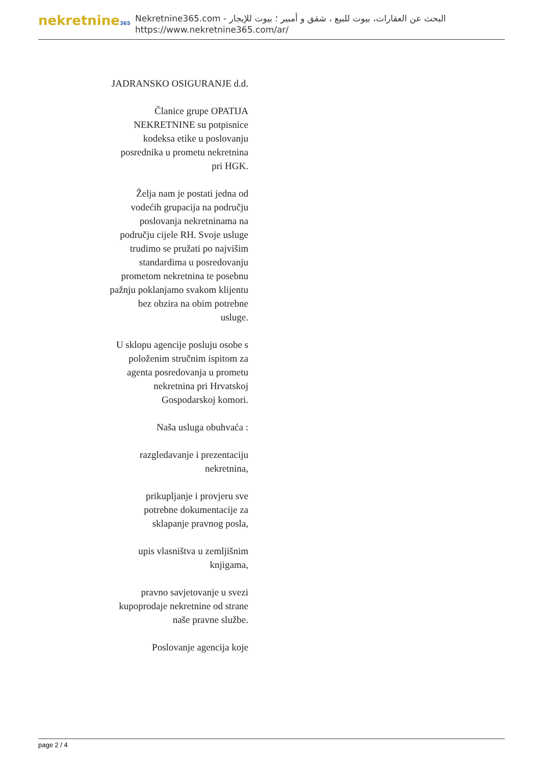nekretnine365
البحث عن العقارات، بيوت للبيع ، شقق و أمبير ؛ بيوت للإيجار - Nekretnine365.com
https://www.nekretnine365.com/ar/
JADRANSKO OSIGURANJE d.d.
Članice grupe OPATIJA NEKRETNINE su potpisnice kodeksa etike u poslovanju posrednika u prometu nekretnina pri HGK.
Želja nam je postati jedna od vodećih grupacija na području poslovanja nekretninama na području cijele RH. Svoje usluge trudimo se pružati po najvišim standardima u posredovanju prometom nekretnina te posebnu pažnju poklanjamo svakom klijentu bez obzira na obim potrebne usluge.
U sklopu agencije posluju osobe s položenim stručnim ispitom za agenta posredovanja u prometu nekretnina pri Hrvatskoj Gospodarskoj komori.
Naša usluga obuhvaća :
razgledavanje i prezentaciju nekretnina,
prikupljanje i provjeru sve potrebne dokumentacije za sklapanje pravnog posla,
upis vlasništva u zemljišnim knjigama,
pravno savjetovanje u svezi kupoprodaje nekretnine od strane naše pravne službe.
Poslovanje agencija koje
page 2 / 4